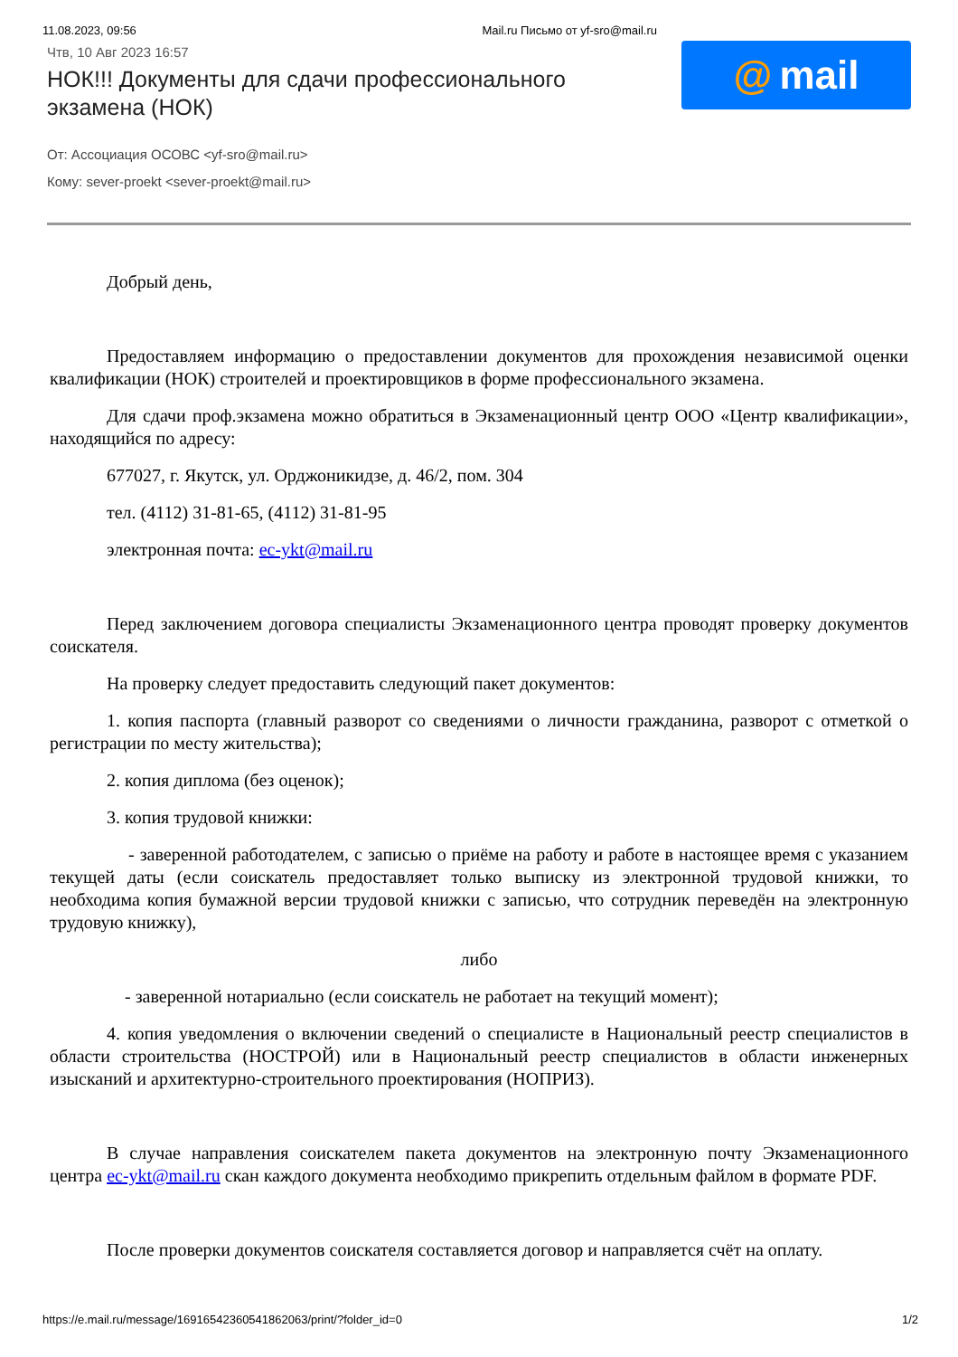11.08.2023, 09:56 Mail.ru Письмо от yf-sro@mail.ru
Чтв, 10 Авг 2023 16:57
НОК!!! Документы для сдачи профессионального экзамена (НОК)
@ mail
От: Ассоциация ОСОВС <yf-sro@mail.ru>
Кому: sever-proekt <sever-proekt@mail.ru>
Добрый день,
Предоставляем информацию о предоставлении документов для прохождения независимой оценки квалификации (НОК) строителей и проектировщиков в форме профессионального экзамена.
Для сдачи проф.экзамена можно обратиться в Экзаменационный центр ООО «Центр квалификации», находящийся по адресу:
677027, г. Якутск, ул. Орджоникидзе, д. 46/2, пом. 304
тел. (4112) 31-81-65, (4112) 31-81-95
электронная почта: ec-ykt@mail.ru
Перед заключением договора специалисты Экзаменационного центра проводят проверку документов соискателя.
На проверку следует предоставить следующий пакет документов:
1. копия паспорта (главный разворот со сведениями о личности гражданина, разворот с отметкой о регистрации по месту жительства);
2. копия диплома (без оценок);
3. копия трудовой книжки:
- заверенной работодателем, с записью о приёме на работу и работе в настоящее время с указанием текущей даты (если соискатель предоставляет только выписку из электронной трудовой книжки, то необходима копия бумажной версии трудовой книжки с записью, что сотрудник переведён на электронную трудовую книжку),
либо
- заверенной нотариально (если соискатель не работает на текущий момент);
4. копия уведомления о включении сведений о специалисте в Национальный реестр специалистов в области строительства (НОСТРОЙ) или в Национальный реестр специалистов в области инженерных изысканий и архитектурно-строительного проектирования (НОПРИЗ).
В случае направления соискателем пакета документов на электронную почту Экзаменационного центра ec-ykt@mail.ru скан каждого документа необходимо прикрепить отдельным файлом в формате PDF.
После проверки документов соискателя составляется договор и направляется счёт на оплату.
https://e.mail.ru/message/16916542360541862063/print/?folder_id=0 1/2